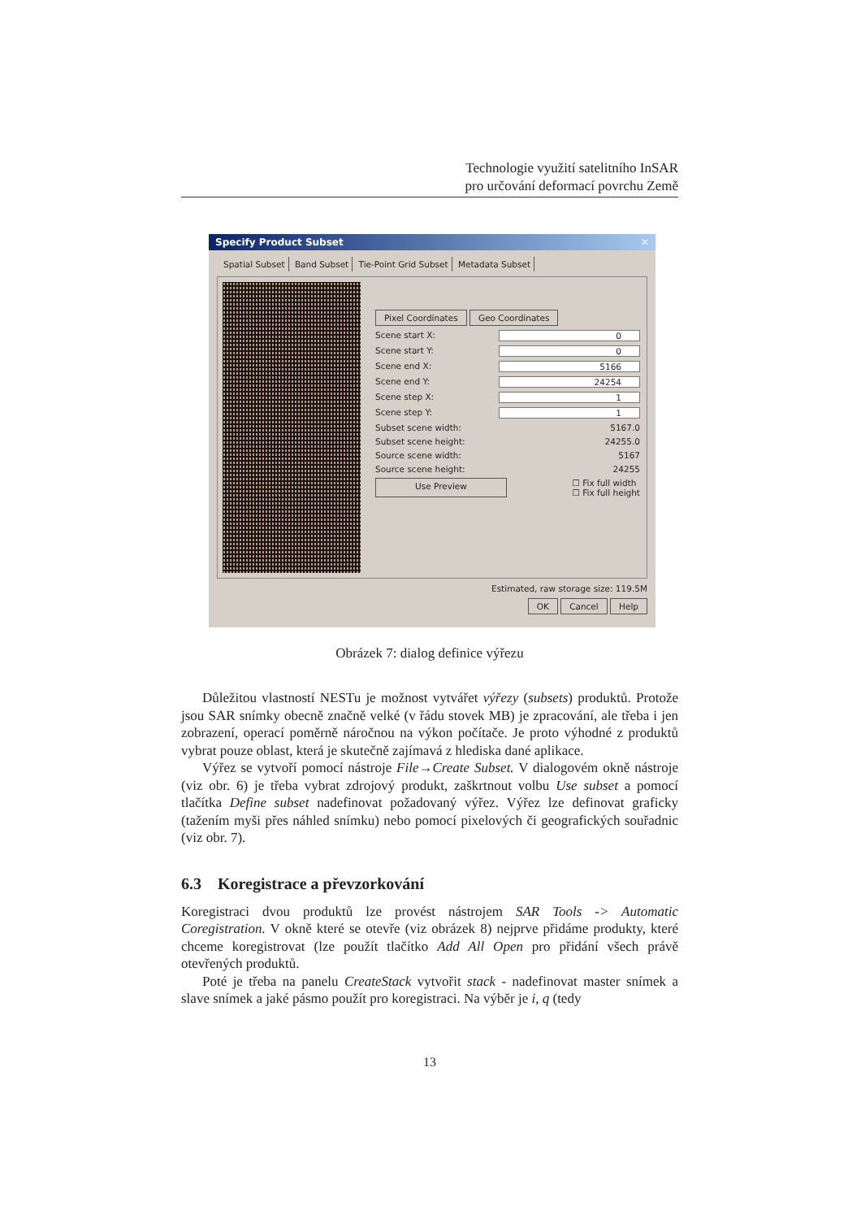Technologie využití satelitního InSAR
pro určování deformací povrchu Země
Specify Product Subset ✕
Spatial Subset Band Subset Tie-Point Grid Subset Metadata Subset
Pixel Coordinates Geo Coordinates
Scene start X: 0
Scene start Y: 0
Scene end X: 5166
Scene end Y: 24254
Scene step X: 1
Scene step Y: 1
Subset scene width: 5167.0
Subset scene height: 24255.0
Source scene width: 5167
Source scene height: 24255
Use Preview ☐ Fix full width
☐ Fix full height
Estimated, raw storage size: 119.5M
OK Cancel Help
Obrázek 7: dialog definice výřezu
Důležitou vlastností NESTu je možnost vytvářet výřezy (subsets) produktů. Protože jsou SAR snímky obecně značně velké (v řádu stovek MB) je zpracování, ale třeba i jen zobrazení, operací poměrně náročnou na výkon počítače. Je proto výhodné z produktů vybrat pouze oblast, která je skutečně zajímavá z hlediska dané aplikace.
Výřez se vytvoří pomocí nástroje File→Create Subset. V dialogovém okně nástroje (viz obr. 6) je třeba vybrat zdrojový produkt, zaškrtnout volbu Use subset a pomocí tlačítka Define subset nadefinovat požadovaný výřez. Výřez lze definovat graficky (tažením myši přes náhled snímku) nebo pomocí pixelových či geografických souřadnic (viz obr. 7).
6.3 Koregistrace a převzorkování
Koregistraci dvou produktů lze provést nástrojem SAR Tools -> Automatic Coregistration. V okně které se otevře (viz obrázek 8) nejprve přidáme produkty, které chceme koregistrovat (lze použít tlačítko Add All Open pro přidání všech právě otevřených produktů.
Poté je třeba na panelu CreateStack vytvořit stack - nadefinovat master snímek a slave snímek a jaké pásmo použít pro koregistraci. Na výběr je i, q (tedy
13